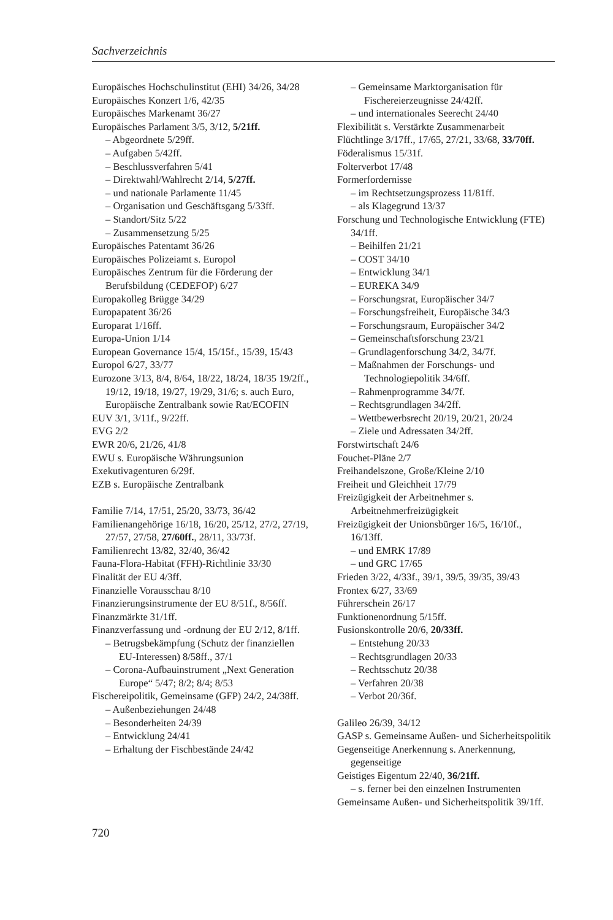Sachverzeichnis
Europäisches Hochschulinstitut (EHI) 34/26, 34/28
Europäisches Konzert 1/6, 42/35
Europäisches Markenamt 36/27
Europäisches Parlament 3/5, 3/12, 5/21ff.
– Abgeordnete 5/29ff.
– Aufgaben 5/42ff.
– Beschlussverfahren 5/41
– Direktwahl/Wahlrecht 2/14, 5/27ff.
– und nationale Parlamente 11/45
– Organisation und Geschäftsgang 5/33ff.
– Standort/Sitz 5/22
– Zusammensetzung 5/25
Europäisches Patentamt 36/26
Europäisches Polizeiamt s. Europol
Europäisches Zentrum für die Förderung der Berufsbildung (CEDEFOP) 6/27
Europakolleg Brügge 34/29
Europapatent 36/26
Europarat 1/16ff.
Europa-Union 1/14
European Governance 15/4, 15/15f., 15/39, 15/43
Europol 6/27, 33/77
Eurozone 3/13, 8/4, 8/64, 18/22, 18/24, 18/35 19/2ff., 19/12, 19/18, 19/27, 19/29, 31/6; s. auch Euro, Europäische Zentralbank sowie Rat/ECOFIN
EUV 3/1, 3/11f., 9/22ff.
EVG 2/2
EWR 20/6, 21/26, 41/8
EWU s. Europäische Währungsunion
Exekutivagenturen 6/29f.
EZB s. Europäische Zentralbank
Familie 7/14, 17/51, 25/20, 33/73, 36/42
Familienangehörige 16/18, 16/20, 25/12, 27/2, 27/19, 27/57, 27/58, 27/60ff., 28/11, 33/73f.
Familienrecht 13/82, 32/40, 36/42
Fauna-Flora-Habitat (FFH)-Richtlinie 33/30
Finalität der EU 4/3ff.
Finanzielle Vorausschau 8/10
Finanzierungsinstrumente der EU 8/51f., 8/56ff.
Finanzmärkte 31/1ff.
Finanzverfassung und -ordnung der EU 2/12, 8/1ff.
– Betrugsbekämpfung (Schutz der finanziellen EU-Interessen) 8/58ff., 37/1
– Corona-Aufbauinstrument „Next Generation Europe“ 5/47; 8/2; 8/4; 8/53
Fischereipolitik, Gemeinsame (GFP) 24/2, 24/38ff.
– Außenbeziehungen 24/48
– Besonderheiten 24/39
– Entwicklung 24/41
– Erhaltung der Fischbestände 24/42
– Gemeinsame Marktorganisation für Fischereierzeugnisse 24/42ff.
– und internationales Seerecht 24/40
Flexibilität s. Verstärkte Zusammenarbeit
Flüchtlinge 3/17ff., 17/65, 27/21, 33/68, 33/70ff.
Föderalismus 15/31f.
Folterverbot 17/48
Formerfordernisse
– im Rechtsetzungsprozess 11/81ff.
– als Klagegrund 13/37
Forschung und Technologische Entwicklung (FTE) 34/1ff.
– Beihilfen 21/21
– COST 34/10
– Entwicklung 34/1
– EUREKA 34/9
– Forschungsrat, Europäischer 34/7
– Forschungsfreiheit, Europäische 34/3
– Forschungsraum, Europäischer 34/2
– Gemeinschaftsforschung 23/21
– Grundlagenforschung 34/2, 34/7f.
– Maßnahmen der Forschungs- und Technologiepolitik 34/6ff.
– Rahmenprogramme 34/7f.
– Rechtsgrundlagen 34/2ff.
– Wettbewerbsrecht 20/19, 20/21, 20/24
– Ziele und Adressaten 34/2ff.
Forstwirtschaft 24/6
Fouchet-Pläne 2/7
Freihandelszone, Große/Kleine 2/10
Freiheit und Gleichheit 17/79
Freizügigkeit der Arbeitnehmer s. Arbeitnehmerfreizügigkeit
Freizügigkeit der Unionsbürger 16/5, 16/10f., 16/13ff.
– und EMRK 17/89
– und GRC 17/65
Frieden 3/22, 4/33f., 39/1, 39/5, 39/35, 39/43
Frontex 6/27, 33/69
Führerschein 26/17
Funktionenordnung 5/15ff.
Fusionskontrolle 20/6, 20/33ff.
– Entstehung 20/33
– Rechtsgrundlagen 20/33
– Rechtsschutz 20/38
– Verfahren 20/38
– Verbot 20/36f.
Galileo 26/39, 34/12
GASP s. Gemeinsame Außen- und Sicherheitspolitik
Gegenseitige Anerkennung s. Anerkennung, gegenseitige
Geistiges Eigentum 22/40, 36/21ff.
– s. ferner bei den einzelnen Instrumenten
Gemeinsame Außen- und Sicherheitspolitik 39/1ff.
720